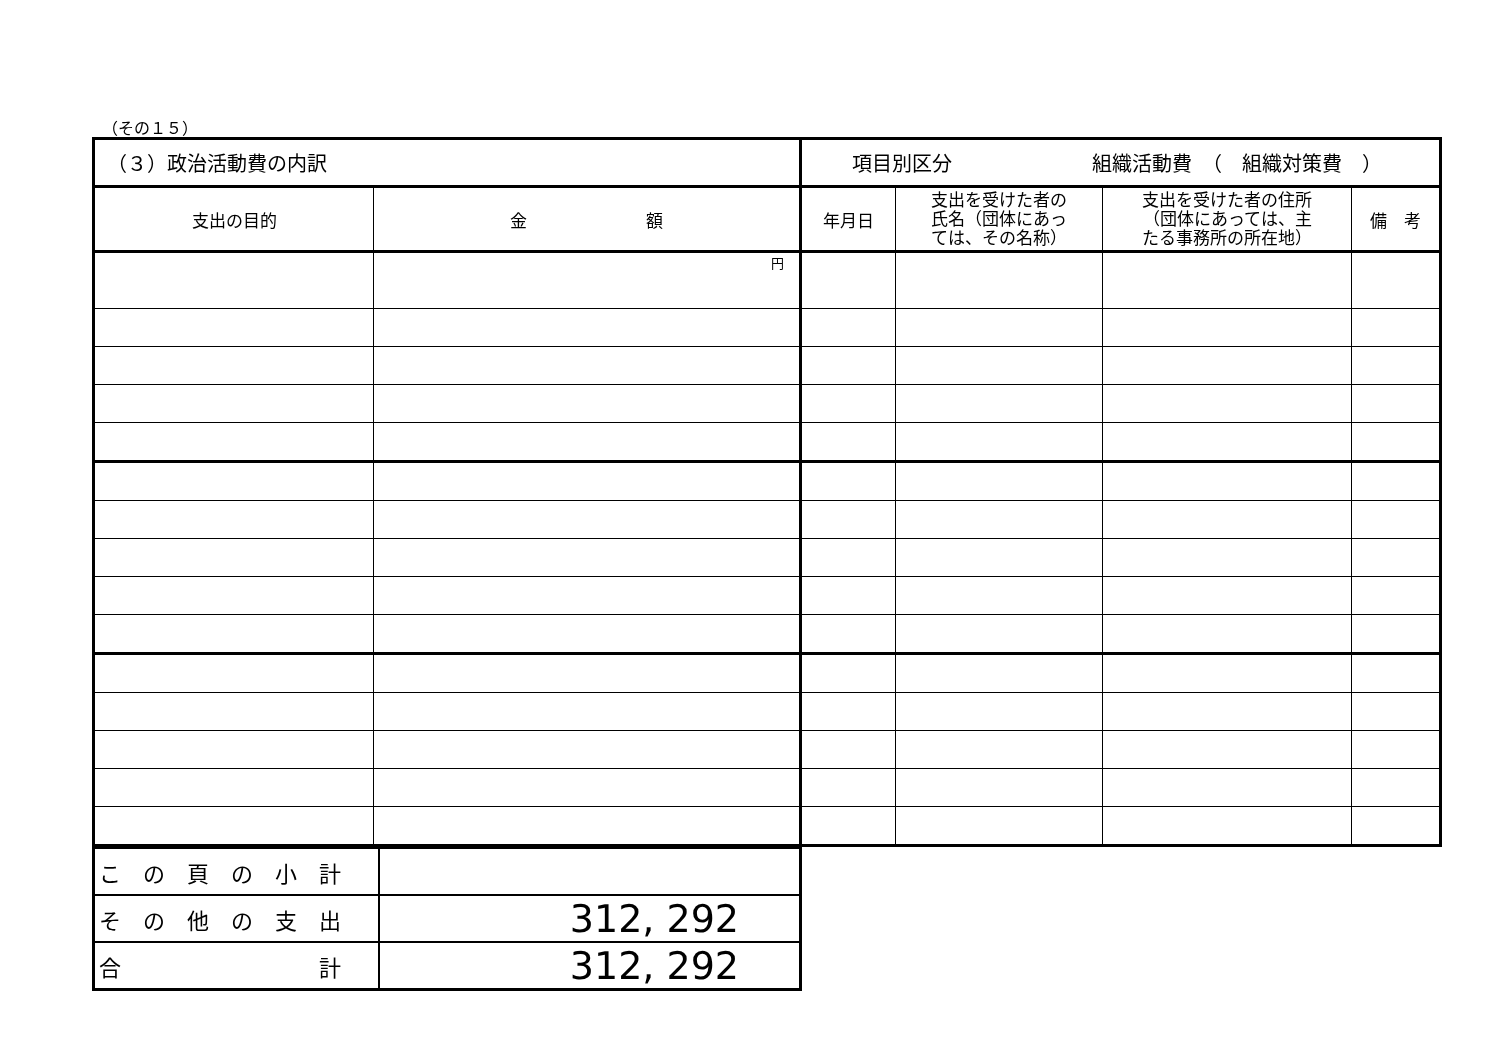（その１５）
| （３）政治活動費の内訳 | | 項目別区分 組織活動費 （ 組織対策費 ） | | | |
| 支出の目的 | 金 額 | 年月日 | 支出を受けた者の 氏名（団体にあっ ては、その名称） | 支出を受けた者の住所 （団体にあっては、主 たる事務所の所在地） | 備 考 |
| | 円 | | | | |
| こ の 頁 の 小 計 | |
| そ の 他 の 支 出 | 312, 292 |
| 合 計 | 312, 292 |